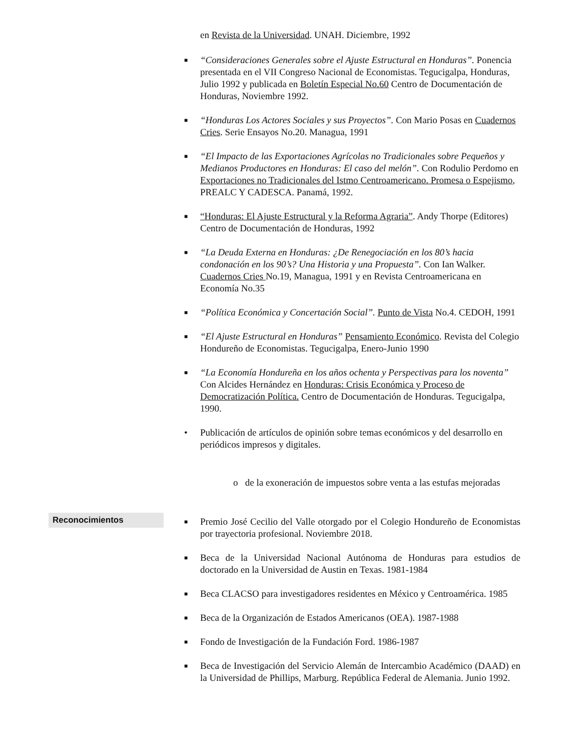en Revista de la Universidad. UNAH. Diciembre, 1992
■ “Consideraciones Generales sobre el Ajuste Estructural en Honduras”. Ponencia presentada en el VII Congreso Nacional de Economistas. Tegucigalpa, Honduras, Julio 1992 y publicada en Boletín Especial No.60 Centro de Documentación de Honduras, Noviembre 1992.
■ “Honduras Los Actores Sociales y sus Proyectos”. Con Mario Posas en Cuadernos Cries. Serie Ensayos No.20. Managua, 1991
■ “El Impacto de las Exportaciones Agrícolas no Tradicionales sobre Pequeños y Medianos Productores en Honduras: El caso del melón”. Con Rodulio Perdomo en Exportaciones no Tradicionales del Istmo Centroamericano. Promesa o Espejismo, PREALC Y CADESCA. Panamá, 1992.
■ “Honduras: El Ajuste Estructural y la Reforma Agraria”. Andy Thorpe (Editores) Centro de Documentación de Honduras, 1992
■ “La Deuda Externa en Honduras: ¿De Renegociación en los 80’s hacia condonación en los 90’s? Una Historia y una Propuesta”. Con Ian Walker. Cuadernos Cries No.19, Managua, 1991 y en Revista Centroamericana en Economía No.35
■ “Política Económica y Concertación Social”. Punto de Vista No.4. CEDOH, 1991
■ “El Ajuste Estructural en Honduras” Pensamiento Económico. Revista del Colegio Hondureño de Economistas. Tegucigalpa, Enero-Junio 1990
■ “La Economía Hondureña en los años ochenta y Perspectivas para los noventa” Con Alcides Hernández en Honduras: Crisis Económica y Proceso de Democratización Política. Centro de Documentación de Honduras. Tegucigalpa, 1990.
• Publicación de artículos de opinión sobre temas económicos y del desarrollo en periódicos impresos y digitales.
o de la exoneración de impuestos sobre venta a las estufas mejoradas
Reconocimientos
■ Premio José Cecilio del Valle otorgado por el Colegio Hondureño de Economistas por trayectoria profesional. Noviembre 2018.
■ Beca de la Universidad Nacional Autónoma de Honduras para estudios de doctorado en la Universidad de Austin en Texas. 1981-1984
■ Beca CLACSO para investigadores residentes en México y Centroamérica. 1985
■ Beca de la Organización de Estados Americanos (OEA). 1987-1988
■ Fondo de Investigación de la Fundación Ford. 1986-1987
■ Beca de Investigación del Servicio Alemán de Intercambio Académico (DAAD) en la Universidad de Phillips, Marburg. República Federal de Alemania. Junio 1992.